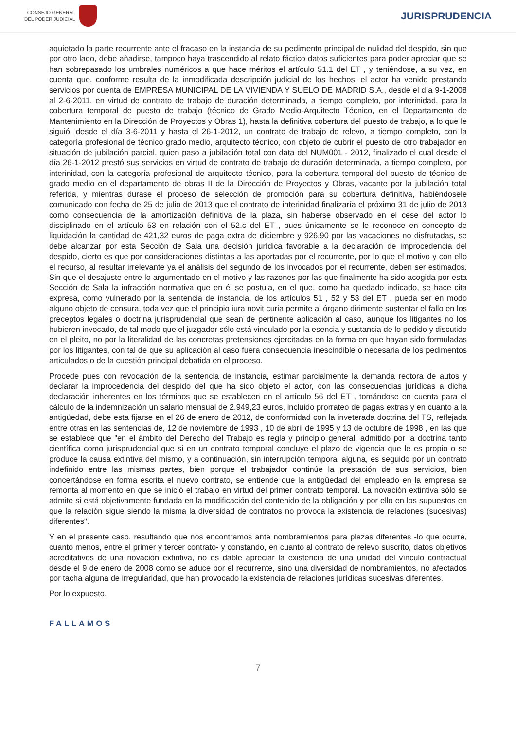CONSEJO GENERAL
DEL PODER JUDICIAL
JURISPRUDENCIA
aquietado la parte recurrente ante el fracaso en la instancia de su pedimento principal de nulidad del despido, sin que por otro lado, debe añadirse, tampoco haya trascendido al relato fáctico datos suficientes para poder apreciar que se han sobrepasado los umbrales numéricos a que hace méritos el artículo 51.1 del ET , y teniéndose, a su vez, en cuenta que, conforme resulta de la inmodificada descripción judicial de los hechos, el actor ha venido prestando servicios por cuenta de EMPRESA MUNICIPAL DE LA VIVIENDA Y SUELO DE MADRID S.A., desde el día 9-1-2008 al 2-6-2011, en virtud de contrato de trabajo de duración determinada, a tiempo completo, por interinidad, para la cobertura temporal de puesto de trabajo (técnico de Grado Medio-Arquitecto Técnico, en el Departamento de Mantenimiento en la Dirección de Proyectos y Obras 1), hasta la definitiva cobertura del puesto de trabajo, a lo que le siguió, desde el día 3-6-2011 y hasta el 26-1-2012, un contrato de trabajo de relevo, a tiempo completo, con la categoría profesional de técnico grado medio, arquitecto técnico, con objeto de cubrir el puesto de otro trabajador en situación de jubilación parcial, quien paso a jubilación total con data del NUM001 - 2012, finalizado el cual desde el día 26-1-2012 prestó sus servicios en virtud de contrato de trabajo de duración determinada, a tiempo completo, por interinidad, con la categoría profesional de arquitecto técnico, para la cobertura temporal del puesto de técnico de grado medio en el departamento de obras II de la Dirección de Proyectos y Obras, vacante por la jubilación total referida, y mientras durase el proceso de selección de promoción para su cobertura definitiva, habiéndosele comunicado con fecha de 25 de julio de 2013 que el contrato de interinidad finalizaría el próximo 31 de julio de 2013 como consecuencia de la amortización definitiva de la plaza, sin haberse observado en el cese del actor lo disciplinado en el artículo 53 en relación con el 52.c del ET , pues únicamente se le reconoce en concepto de liquidación la cantidad de 421,32 euros de paga extra de diciembre y 926,90 por las vacaciones no disfrutadas, se debe alcanzar por esta Sección de Sala una decisión jurídica favorable a la declaración de improcedencia del despido, cierto es que por consideraciones distintas a las aportadas por el recurrente, por lo que el motivo y con ello el recurso, al resultar irrelevante ya el análisis del segundo de los invocados por el recurrente, deben ser estimados. Sin que el desajuste entre lo argumentado en el motivo y las razones por las que finalmente ha sido acogida por esta Sección de Sala la infracción normativa que en él se postula, en el que, como ha quedado indicado, se hace cita expresa, como vulnerado por la sentencia de instancia, de los artículos 51 , 52 y 53 del ET , pueda ser en modo alguno objeto de censura, toda vez que el principio iura novit curia permite al órgano dirimente sustentar el fallo en los preceptos legales o doctrina jurisprudencial que sean de pertinente aplicación al caso, aunque los litigantes no los hubieren invocado, de tal modo que el juzgador sólo está vinculado por la esencia y sustancia de lo pedido y discutido en el pleito, no por la literalidad de las concretas pretensiones ejercitadas en la forma en que hayan sido formuladas por los litigantes, con tal de que su aplicación al caso fuera consecuencia inescindible o necesaria de los pedimentos articulados o de la cuestión principal debatida en el proceso.
Procede pues con revocación de la sentencia de instancia, estimar parcialmente la demanda rectora de autos y declarar la improcedencia del despido del que ha sido objeto el actor, con las consecuencias jurídicas a dicha declaración inherentes en los términos que se establecen en el artículo 56 del ET , tomándose en cuenta para el cálculo de la indemnización un salario mensual de 2.949,23 euros, incluido prorrateo de pagas extras y en cuanto a la antigüedad, debe esta fijarse en el 26 de enero de 2012, de conformidad con la inveterada doctrina del TS, reflejada entre otras en las sentencias de, 12 de noviembre de 1993 , 10 de abril de 1995 y 13 de octubre de 1998 , en las que se establece que "en el ámbito del Derecho del Trabajo es regla y principio general, admitido por la doctrina tanto científica como jurisprudencial que si en un contrato temporal concluye el plazo de vigencia que le es propio o se produce la causa extintiva del mismo, y a continuación, sin interrupción temporal alguna, es seguido por un contrato indefinido entre las mismas partes, bien porque el trabajador continúe la prestación de sus servicios, bien concertándose en forma escrita el nuevo contrato, se entiende que la antigüedad del empleado en la empresa se remonta al momento en que se inició el trabajo en virtud del primer contrato temporal. La novación extintiva sólo se admite si está objetivamente fundada en la modificación del contenido de la obligación y por ello en los supuestos en que la relación sigue siendo la misma la diversidad de contratos no provoca la existencia de relaciones (sucesivas) diferentes".
Y en el presente caso, resultando que nos encontramos ante nombramientos para plazas diferentes -lo que ocurre, cuanto menos, entre el primer y tercer contrato- y constando, en cuanto al contrato de relevo suscrito, datos objetivos acreditativos de una novación extintiva, no es dable apreciar la existencia de una unidad del vínculo contractual desde el 9 de enero de 2008 como se aduce por el recurrente, sino una diversidad de nombramientos, no afectados por tacha alguna de irregularidad, que han provocado la existencia de relaciones jurídicas sucesivas diferentes.
Por lo expuesto,
FALLAMOS
7